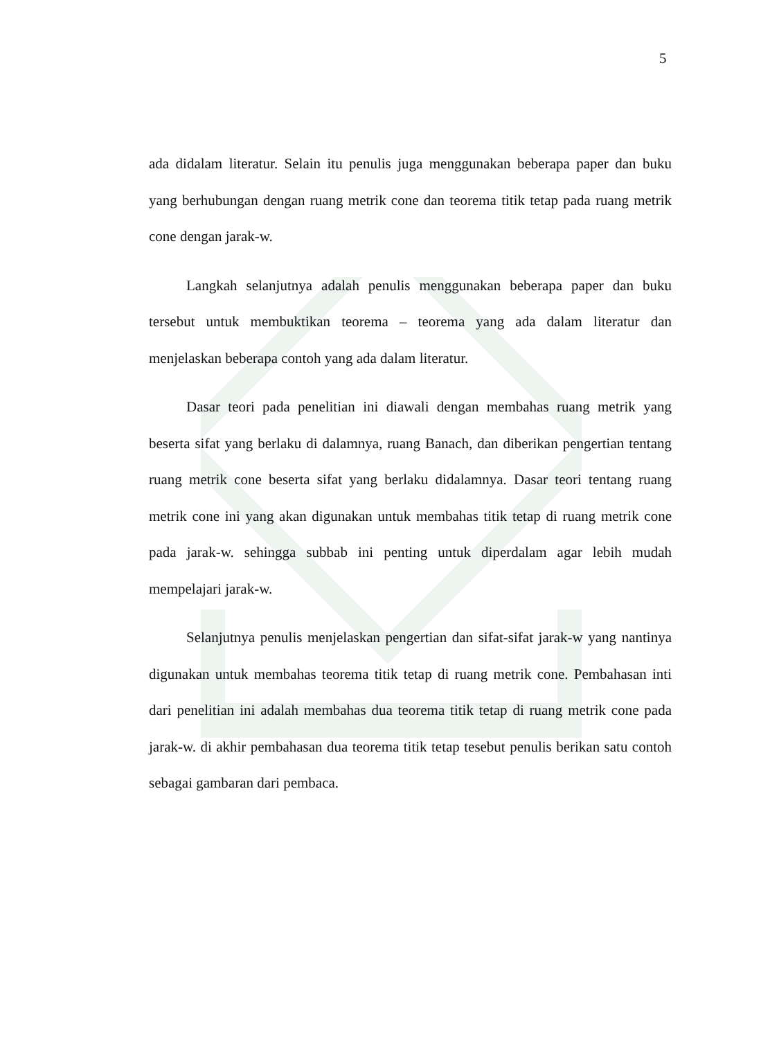5
ada didalam literatur. Selain itu penulis juga menggunakan beberapa paper dan buku yang berhubungan dengan ruang metrik cone dan teorema titik tetap pada ruang metrik cone dengan jarak-w.
Langkah selanjutnya adalah penulis menggunakan beberapa paper dan buku tersebut untuk membuktikan teorema – teorema yang ada dalam literatur dan menjelaskan beberapa contoh yang ada dalam literatur.
Dasar teori pada penelitian ini diawali dengan membahas ruang metrik yang beserta sifat yang berlaku di dalamnya, ruang Banach, dan diberikan pengertian tentang ruang metrik cone beserta sifat yang berlaku didalamnya. Dasar teori tentang ruang metrik cone ini yang akan digunakan untuk membahas titik tetap di ruang metrik cone pada jarak-w. sehingga subbab ini penting untuk diperdalam agar lebih mudah mempelajari jarak-w.
Selanjutnya penulis menjelaskan pengertian dan sifat-sifat jarak-w yang nantinya digunakan untuk membahas teorema titik tetap di ruang metrik cone. Pembahasan inti dari penelitian ini adalah membahas dua teorema titik tetap di ruang metrik cone pada jarak-w. di akhir pembahasan dua teorema titik tetap tesebut penulis berikan satu contoh sebagai gambaran dari pembaca.